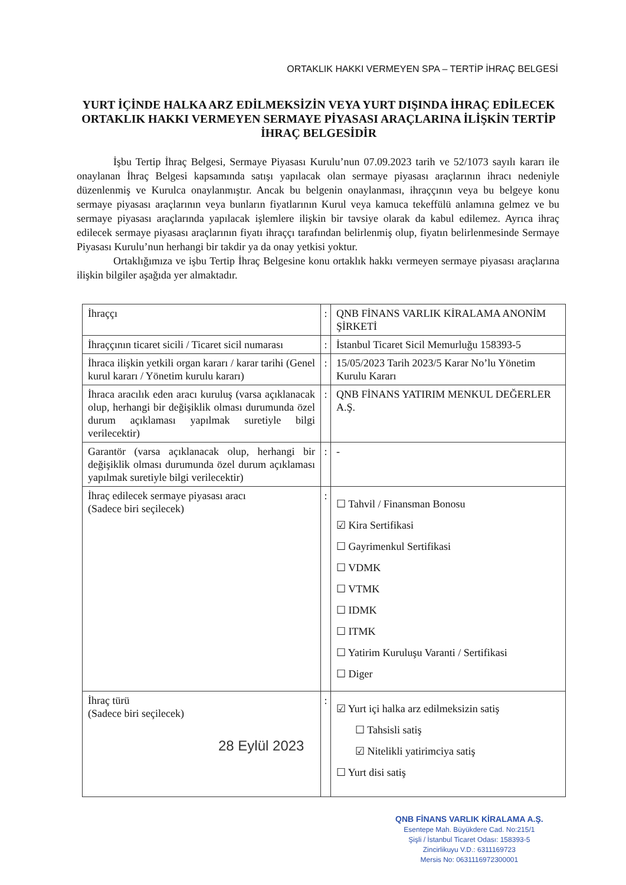ORTAKLIK HAKKI VERMEYEN SPA – TERTİP İHRAÇ BELGESİ
YURT İÇİNDE HALKA ARZ EDİLMEKSİZİN VEYA YURT DIŞINDA İHRAÇ EDİLECEK ORTAKLIK HAKKI VERMEYEN SERMAYE PİYASASI ARAÇLARINA İLİŞKİN TERTİP İHRAÇ BELGESİDİR
İşbu Tertip İhraç Belgesi, Sermaye Piyasası Kurulu’nun 07.09.2023 tarih ve 52/1073 sayılı kararı ile onaylanan İhraç Belgesi kapsamında satışı yapılacak olan sermaye piyasası araçlarının ihracı nedeniyle düzenlenmiş ve Kurulca onaylanmıştır. Ancak bu belgenin onaylanması, ihraççının veya bu belgeye konu sermaye piyasası araçlarının veya bunların fiyatlarının Kurul veya kamuca tekeffülü anlamına gelmez ve bu sermaye piyasası araçlarında yapılacak işlemlere ilişkin bir tavsiye olarak da kabul edilemez. Ayrıca ihraç edilecek sermaye piyasası araçlarının fiyatı ihraççı tarafından belirlenmiş olup, fiyatın belirlenmesinde Sermaye Piyasası Kurulu’nun herhangi bir takdir ya da onay yetkisi yoktur.
Ortaklığımıza ve işbu Tertip İhraç Belgesine konu ortaklık hakkı vermeyen sermaye piyasası araçlarına ilişkin bilgiler aşağıda yer almaktadır.
| İhraççı | : | QNB FİNANS VARLIK KİRALAMA ANONİM ŞİRKETİ |
| İhraççının ticaret sicili / Ticaret sicil numarası | : | İstanbul Ticaret Sicil Memurluğu 158393-5 |
| İhraca ilişkin yetkili organ kararı / karar tarihi (Genel kurul kararı / Yönetim kurulu kararı) | : | 15/05/2023 Tarih 2023/5 Karar No’lu Yönetim Kurulu Kararı |
| İhraca aracılık eden aracı kuruluş (varsa açıklanacak olup, herhangi bir değişiklik olması durumunda özel durum açıklaması yapılmak suretiyle bilgi verilecektir) | : | QNB FİNANS YATIRIM MENKUL DEĞERLER A.Ş. |
| Garantör (varsa açıklanacak olup, herhangi bir değişiklik olması durumunda özel durum açıklaması yapılmak suretiyle bilgi verilecektir) | : | - |
| İhraç edilecek sermaye piyasası aracı (Sadece biri seçilecek) | : | ☐ Tahvil / Finansman Bonosu ☑ Kira Sertifikasi ☐ Gayrimenkul Sertifikasi ☐ VDMK ☐ VTMK ☐ IDMK ☐ ITMK ☐ Yatirim Kuruluşu Varanti / Sertifikasi ☐ Diger |
| İhraç türü (Sadece biri seçilecek) | : | ☑ Yurt içi halka arz edilmeksizin satiş ☐ Tahsisli satiş ☑ Nitelikli yatirimciya satiş ☐ Yurt disi satiş |
28 Eylül 2023
QNB FİNANS VARLIK KİRALAMA A.Ş.
Esentepe Mah. Büyükdere Cad. No:215/1
Şişli / İstanbul Ticaret Odası: 158393-5
Zincirlikuyu V.D.: 6311169723
Mersis No: 0631116972300001